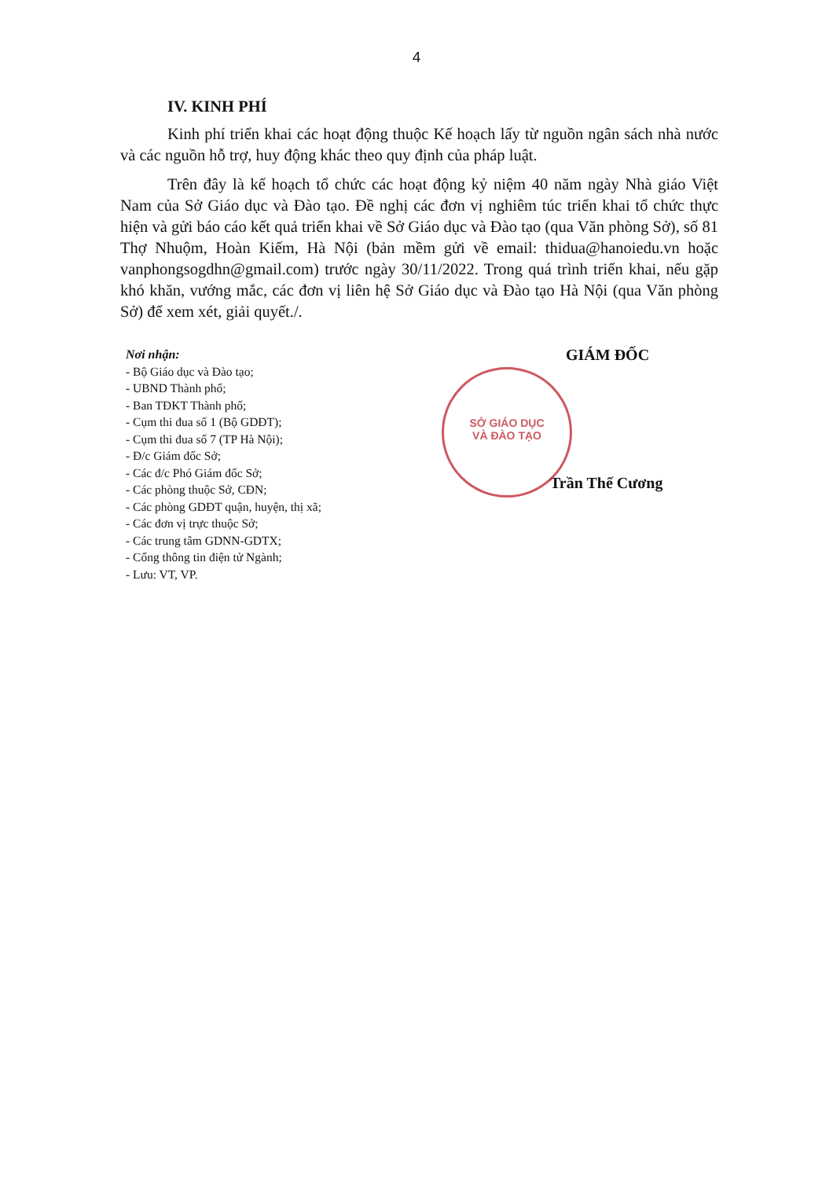4
IV. KINH PHÍ
Kinh phí triển khai các hoạt động thuộc Kế hoạch lấy từ nguồn ngân sách nhà nước và các nguồn hỗ trợ, huy động khác theo quy định của pháp luật.
Trên đây là kế hoạch tổ chức các hoạt động kỷ niệm 40 năm ngày Nhà giáo Việt Nam của Sở Giáo dục và Đào tạo. Đề nghị các đơn vị nghiêm túc triển khai tổ chức thực hiện và gửi báo cáo kết quả triển khai về Sở Giáo dục và Đào tạo (qua Văn phòng Sở), số 81 Thợ Nhuộm, Hoàn Kiếm, Hà Nội (bản mềm gửi về email: thidua@hanoiedu.vn hoặc vanphongsogdhn@gmail.com) trước ngày 30/11/2022. Trong quá trình triển khai, nếu gặp khó khăn, vướng mắc, các đơn vị liên hệ Sở Giáo dục và Đào tạo Hà Nội (qua Văn phòng Sở) để xem xét, giải quyết./.
SỞ GIÁO DỤC
VÀ ĐÀO TẠO
Nơi nhận:
- Bộ Giáo dục và Đào tạo;
- UBND Thành phố;
- Ban TĐKT Thành phố;
- Cụm thi đua số 1 (Bộ GDĐT);
- Cụm thi đua số 7 (TP Hà Nội);
- Đ/c Giám đốc Sở;
- Các đ/c Phó Giám đốc Sở;
- Các phòng thuộc Sở, CĐN;
- Các phòng GDĐT quận, huyện, thị xã;
- Các đơn vị trực thuộc Sở;
- Các trung tâm GDNN-GDTX;
- Cổng thông tin điện tử Ngành;
- Lưu: VT, VP.
GIÁM ĐỐC
Trần Thế Cương